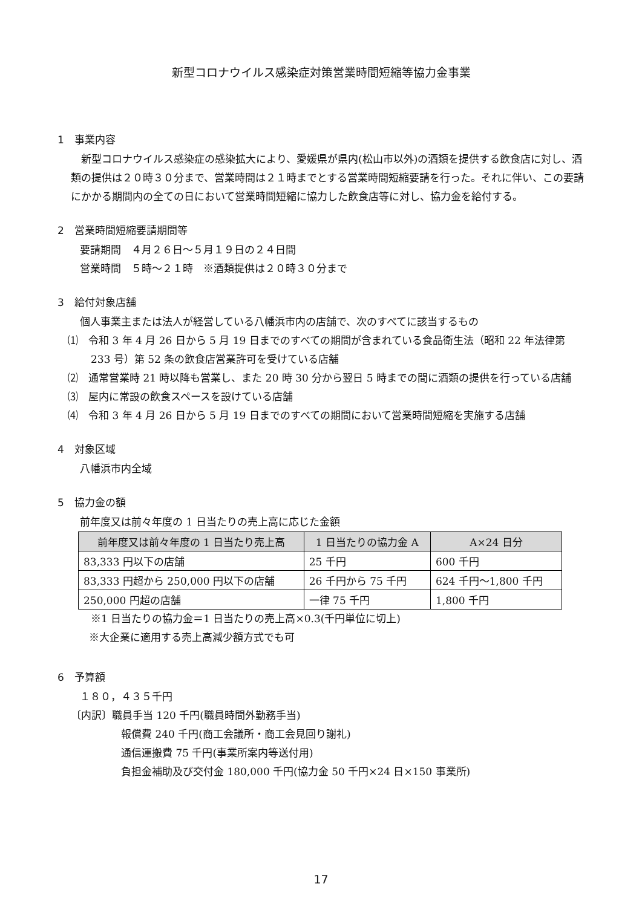新型コロナウイルス感染症対策営業時間短縮等協力金事業
1　事業内容
新型コロナウイルス感染症の感染拡大により、愛媛県が県内(松山市以外)の酒類を提供する飲食店に対し、酒類の提供は２０時３０分まで、営業時間は２１時までとする営業時間短縮要請を行った。それに伴い、この要請にかかる期間内の全ての日において営業時間短縮に協力した飲食店等に対し、協力金を給付する。
2　営業時間短縮要請期間等
要請期間　４月２６日～５月１９日の２４日間
営業時間　５時～２１時　※酒類提供は２０時３０分まで
3　給付対象店舗
個人事業主または法人が経営している八幡浜市内の店舗で、次のすべてに該当するもの
⑴　令和 3 年 4 月 26 日から 5 月 19 日までのすべての期間が含まれている食品衛生法（昭和 22 年法律第 233 号）第 52 条の飲食店営業許可を受けている店舗
⑵　通常営業時 21 時以降も営業し、また 20 時 30 分から翌日 5 時までの間に酒類の提供を行っている店舗
⑶　屋内に常設の飲食スペースを設けている店舗
⑷　令和 3 年 4 月 26 日から 5 月 19 日までのすべての期間において営業時間短縮を実施する店舗
4　対象区域
八幡浜市内全域
5　協力金の額
前年度又は前々年度の 1 日当たりの売上高に応じた金額
| 前年度又は前々年度の 1 日当たり売上高 | 1 日当たりの協力金 A | A×24 日分 |
| --- | --- | --- |
| 83,333 円以下の店舗 | 25 千円 | 600 千円 |
| 83,333 円超から 250,000 円以下の店舗 | 26 千円から 75 千円 | 624 千円～1,800 千円 |
| 250,000 円超の店舗 | 一律 75 千円 | 1,800 千円 |
※1 日当たりの協力金＝1 日当たりの売上高×0.3(千円単位に切上)
※大企業に適用する売上高減少額方式でも可
6　予算額
１８０，４３５千円
〔内訳〕職員手当 120 千円(職員時間外勤務手当)
報償費 240 千円(商工会議所・商工会見回り謝礼)
通信運搬費 75 千円(事業所案内等送付用)
負担金補助及び交付金 180,000 千円(協力金 50 千円×24 日×150 事業所)
17